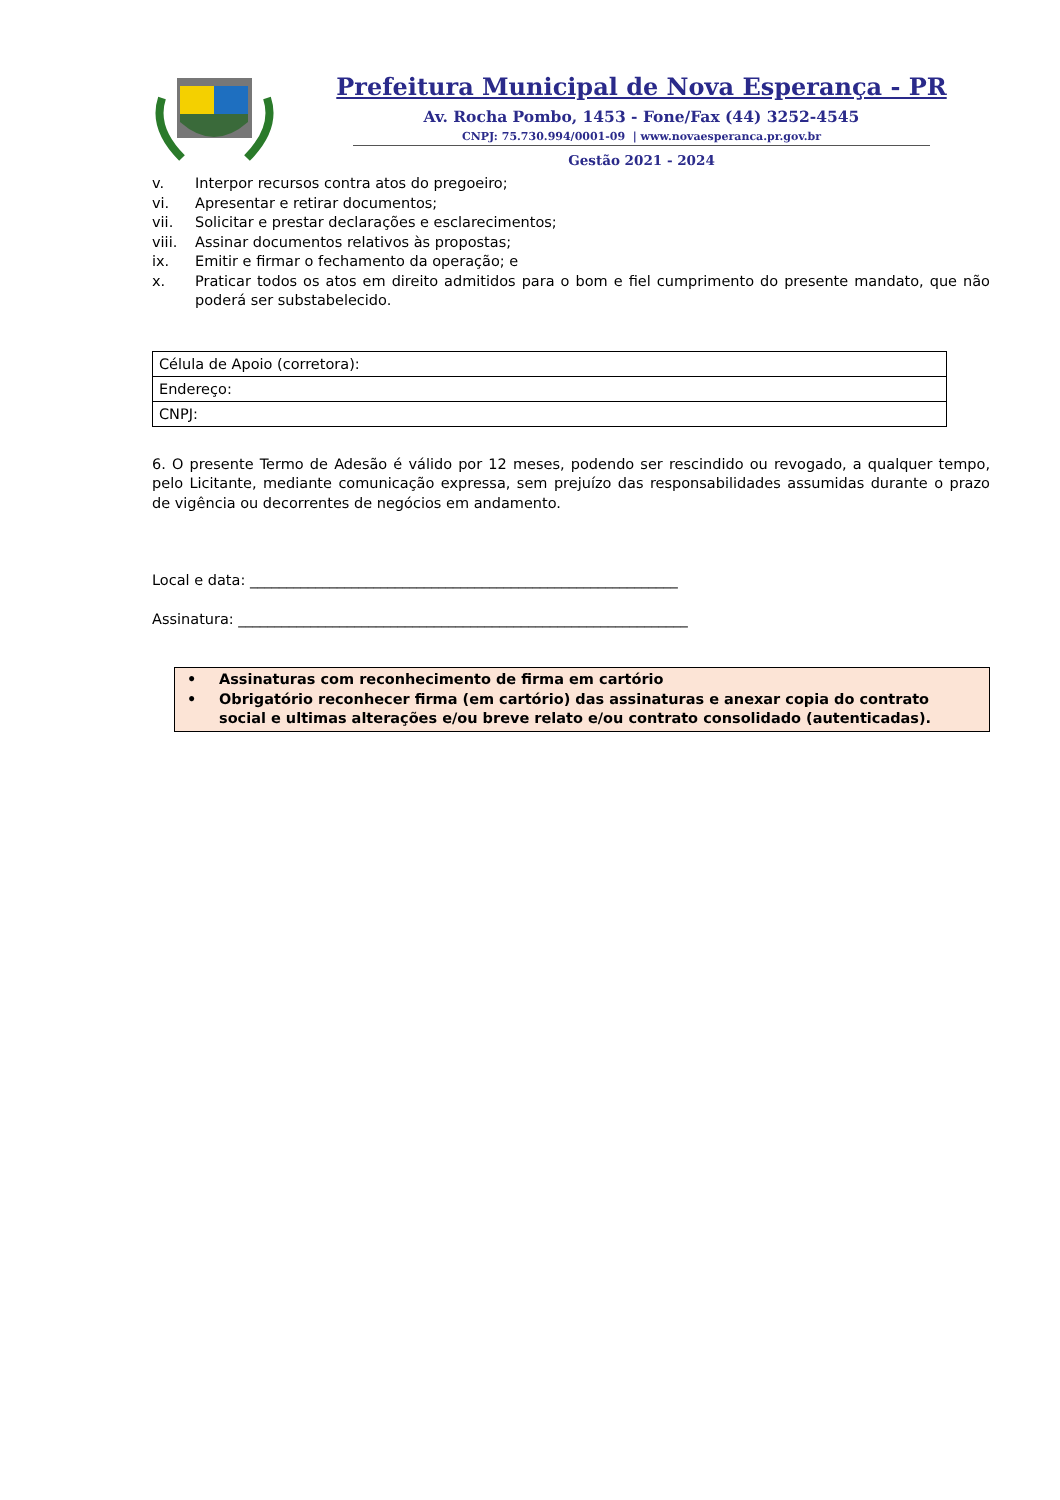Prefeitura Municipal de Nova Esperança - PR
Av. Rocha Pombo, 1453 - Fone/Fax (44) 3252-4545
CNPJ: 75.730.994/0001-09 | www.novaesperanca.pr.gov.br
Gestão 2021 - 2024
v. Interpor recursos contra atos do pregoeiro;
vi. Apresentar e retirar documentos;
vii. Solicitar e prestar declarações e esclarecimentos;
viii. Assinar documentos relativos às propostas;
ix. Emitir e firmar o fechamento da operação; e
x. Praticar todos os atos em direito admitidos para o bom e fiel cumprimento do presente mandato, que não poderá ser substabelecido.
| Célula de Apoio (corretora): |
| Endereço: |
| CNPJ: |
6. O presente Termo de Adesão é válido por 12 meses, podendo ser rescindido ou revogado, a qualquer tempo, pelo Licitante, mediante comunicação expressa, sem prejuízo das responsabilidades assumidas durante o prazo de vigência ou decorrentes de negócios em andamento.
Local e data: ___________________________________________________________
Assinatura: ______________________________________________________________
• Assinaturas com reconhecimento de firma em cartório
• Obrigatório reconhecer firma (em cartório) das assinaturas e anexar copia do contrato social e ultimas alterações e/ou breve relato e/ou contrato consolidado (autenticadas).